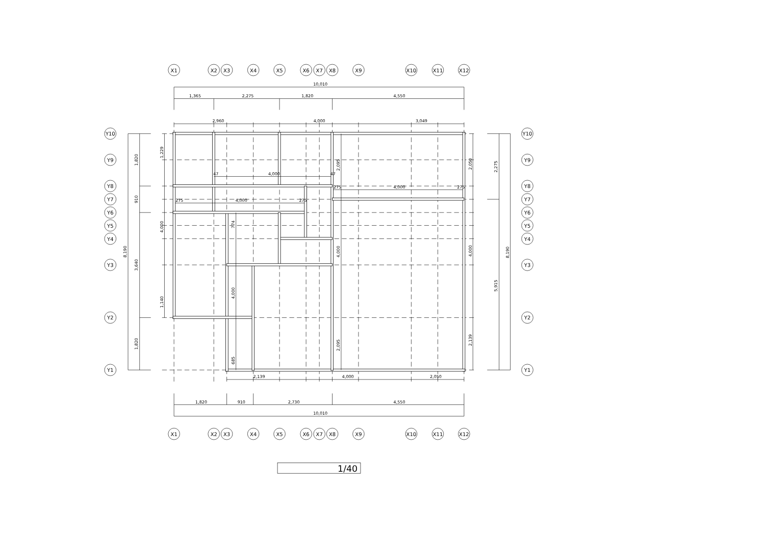X1
X2
X3
X4
X5
X6
X7
X8
X9
X10
X11
X12
10,010
1,365
2,275
1,820
4,550
2,960
4,000
3,049
47
4,000
47
275
4,000
275
275
4,000
275
2,139
4,000
2,050
1,820
910
3,640
1,820
8,190
1,229
4,000
1,140
774
4,000
685
2,095
4,000
2,095
2,050
4,000
2,139
2,275
5,915
8,190
Y10
Y10
Y9
Y9
Y8
Y8
Y7
Y7
Y6
Y6
Y5
Y5
Y4
Y4
Y3
Y3
Y2
Y2
Y1
Y1
1,820
910
2,730
4,550
10,010
X1
X2
X3
X4
X5
X6
X7
X8
X9
X10
X11
X12
1/40